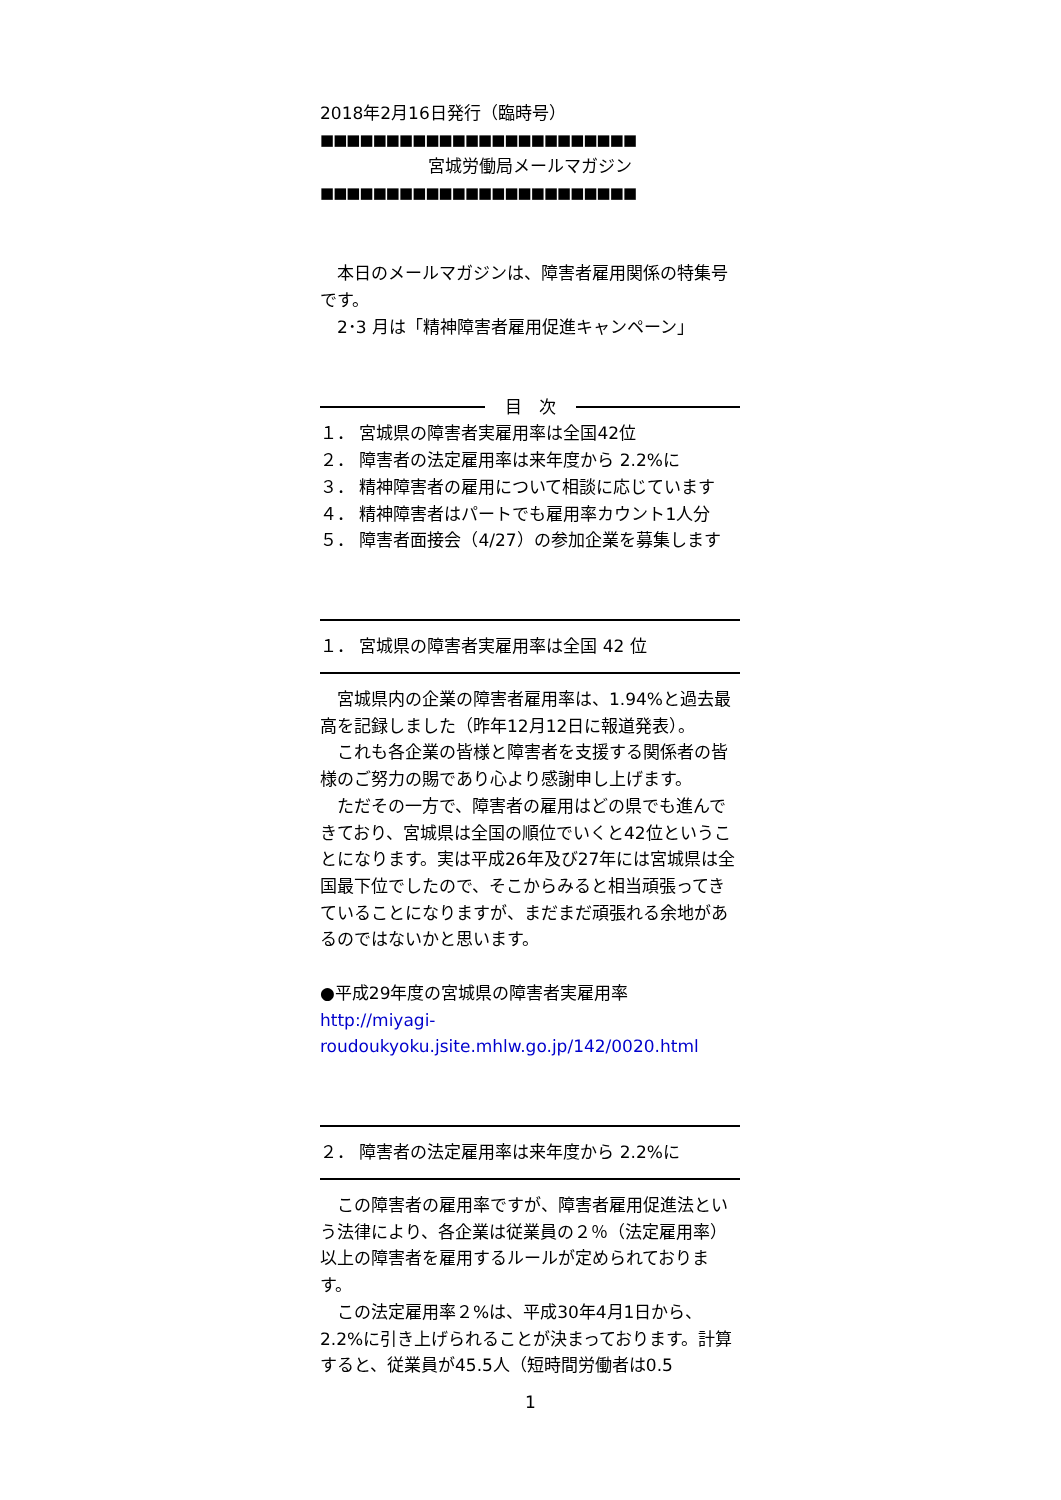2018年2月16日発行（臨時号）
■■■■■■■■■■■■■■■■■■■■■■■■
宮城労働局メールマガジン
■■■■■■■■■■■■■■■■■■■■■■■■
本日のメールマガジンは、障害者雇用関係の特集号です。
2･3 月は「精神障害者雇用促進キャンペーン」
目　次
１． 宮城県の障害者実雇用率は全国42位
２． 障害者の法定雇用率は来年度から 2.2%に
３． 精神障害者の雇用について相談に応じています
４． 精神障害者はパートでも雇用率カウント1人分
５． 障害者面接会（4/27）の参加企業を募集します
１． 宮城県の障害者実雇用率は全国 42 位
宮城県内の企業の障害者雇用率は、1.94%と過去最高を記録しました（昨年12月12日に報道発表）。
これも各企業の皆様と障害者を支援する関係者の皆様のご努力の賜であり心より感謝申し上げます。
ただその一方で、障害者の雇用はどの県でも進んできており、宮城県は全国の順位でいくと42位ということになります。実は平成26年及び27年には宮城県は全国最下位でしたので、そこからみると相当頑張ってきていることになりますが、まだまだ頑張れる余地があるのではないかと思います。
●平成29年度の宮城県の障害者実雇用率
http://miyagi-
roudoukyoku.jsite.mhlw.go.jp/142/0020.html
２． 障害者の法定雇用率は来年度から 2.2%に
この障害者の雇用率ですが、障害者雇用促進法という法律により、各企業は従業員の２％（法定雇用率）以上の障害者を雇用するルールが定められております。
この法定雇用率２%は、平成30年4月1日から、2.2%に引き上げられることが決まっております。計算すると、従業員が45.5人（短時間労働者は0.5
1